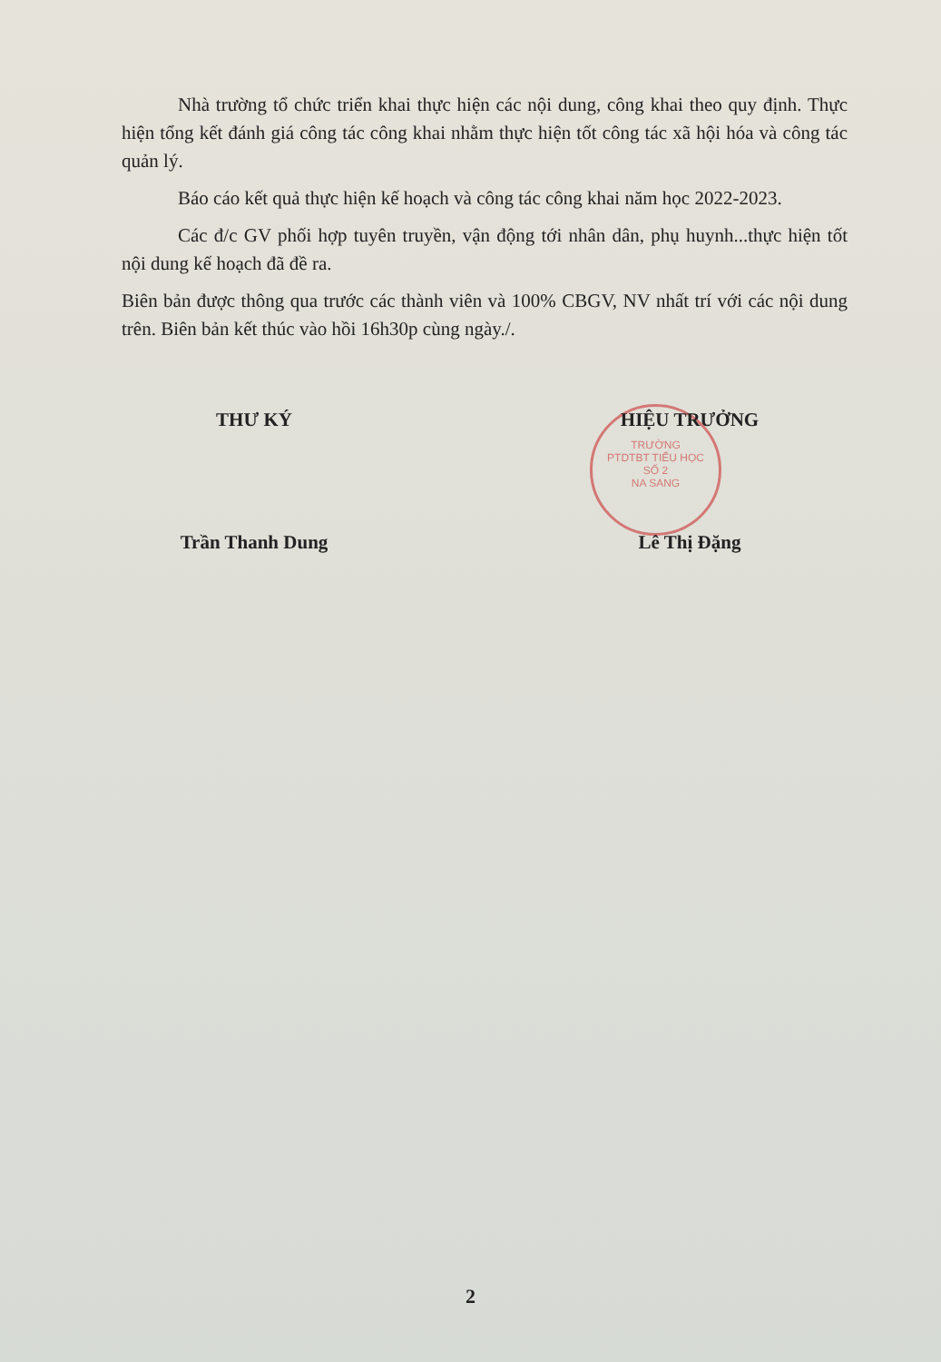Nhà trường tổ chức triển khai thực hiện các nội dung, công khai theo quy định. Thực hiện tổng kết đánh giá công tác công khai nhằm thực hiện tốt công tác xã hội hóa và công tác quản lý.
Báo cáo kết quả thực hiện kế hoạch và công tác công khai năm học 2022-2023.
Các đ/c GV phối hợp tuyên truyền, vận động tới nhân dân, phụ huynh...thực hiện tốt nội dung kế hoạch đã đề ra.
Biên bản được thông qua trước các thành viên và 100% CBGV, NV nhất trí với các nội dung trên. Biên bản kết thúc vào hồi 16h30p cùng ngày./.
TRƯỜNG
PTDTBT TIỂU HỌC
SỐ 2
NA SANG
THƯ KÝ
Trần Thanh Dung
HIỆU TRƯỞNG
Lê Thị Đặng
2